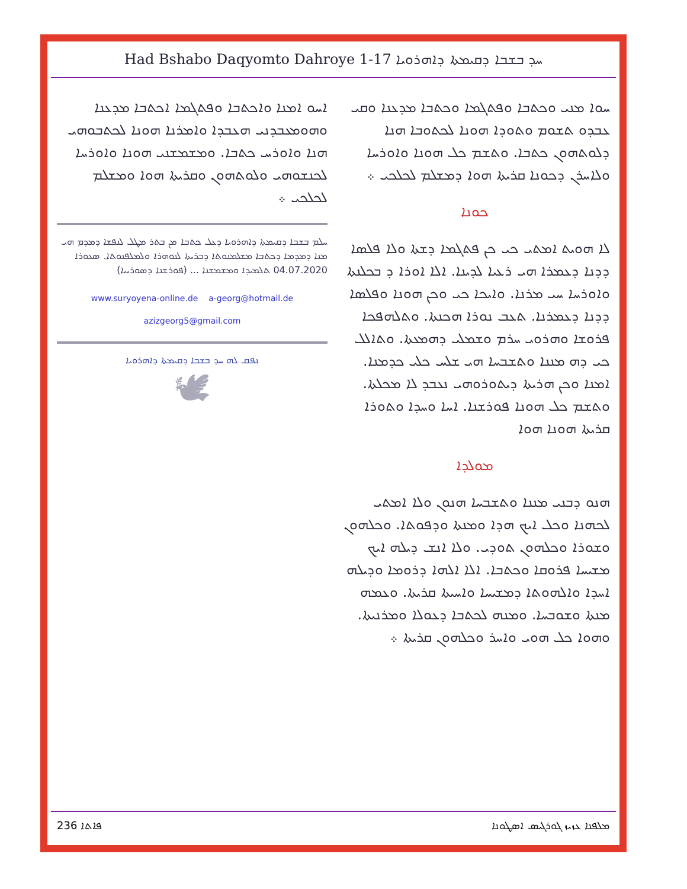Had Bshabo Daqyomto Dahroye 1-17 ܚܕ ܒܫܒܐ ܕܩܝܡܬܐ ܕܐܗܪܘܝܐ
ܚܘܐ ܡܢܝ ܘܟܬܒܐ ܘܦܬܓܡܐ ܘܟܬܒܐ ܡܕܥܢܐ ܘܩܝ ܥܒܕܘ ܬܫܘܡ ܘܬܘܕܐ ܗܘܢܐ ܠܟܬܘܒܐ ܗܢܐ ܕܠܘܬܗܘܢ ܟܬܒܐ. ܘܬܫܡ ܟܠ ܗܘܢܐ ܘܐܘܪܚܐ ܘܠܐܚܪܢ ܕܟܘܢܐ ܩܪܝܬܐ ܗܘܐ ܕܡܫܠܡ ܠܟܠܟܝ ܀
ܟܘܢܐ
ܠܐ ܗܘܝܬ ܐܡܬܝ ܟܝ ܟܢ ܦܬܓܡܐ ܕܫܬܐ ܘܠܐ ܦܠܣܐ ܕܕܢܐ ܕܥܡܪܐ ܗܝ ܪܥܝܐ ܠܕܝܢܐ. ܐܠܐ ܐܘܪܐ ܕ ܒܟܠܢܬܐ ܘܐܘܪܚܐ ܚܝ ܡܪܢܐ. ܘܐܝܟܐ ܟܝ ܘܟܢ ܗܘܢܐ ܘܦܠܣܐ ܕܕܢܐ ܕܥܡܪܢܐ. ܬܥܒ ܢܘܪܐ ܗܟܢܬܐ. ܘܬܠܗܦܟܐ ܦܪܘܫܐ ܘܗܪܘܝ ܚܪܡ ܘܫܡܠܝ ܕܗܡܥܬܐ. ܘܬܐܠܠ ܟܝ ܕܗ ܡܢܢܐ ܘܬܫܒܚܐ ܗܝ ܫܠܚ ܟܠܝ ܟܕܡܢܐ. ܐܡܢܐ ܘܟܢ ܗܪܝܬܐ ܕܝܬܘܪܘܗܝ ܢܥܒܕ ܠܐ ܡܟܠܬܐ. ܘܬܫܡ ܟܠ ܗܘܢܐ ܦܘܪܫܢܐ. ܐܚܐ ܘܚܕܐ ܘܬܘܪܐ ܩܪܝܬܐ ܗܘܢܐ ܗܘܐ
ܡܘܠܕܐ
ܗܢܘ ܕܒܢܝ ܡܢܢܐ ܘܬܫܒܚܐ ܗܢܘܢ ܘܠܐ ܐܡܬܝ ܠܟܗܢܐ ܘܟܠ ܐܝܟ ܗܕܐ ܘܡܢܬܐ ܘܕܦܘܬܐ. ܘܟܠܗܘܢ ܘܫܘܪܐ ܘܟܠܗܘܢ ܬܘܕܝ. ܘܠܐ ܐܢܫ ܕܝܠܗ ܐܝܟ ܡܫܝܚܐ ܦܪܘܩܐ ܘܟܬܒܐ. ܐܠܐ ܐܠܗܐ ܕܪܘܡܐ ܘܕܝܠܗ ܐܚܕܐ ܘܐܠܗܘܬܐ ܕܡܫܝܚܐ ܘܐܚܝܬܐ ܩܪܝܬܐ. ܘܥܡܗ ܡܢܬܐ ܘܫܘܒܚܐ. ܘܡܢܗ ܠܟܬܒܐ ܕܥܘܠܐ ܘܡܪܢܝܬܐ. ܘܗܘܐ ܟܠ ܗܘܝ ܘܐܚܪ ܘܟܠܗܘܢ ܩܪܝܬܐ ܀
ܐܚܘ ܐܡܢܐ ܘܐܟܬܒܐ ܘܦܬܓܡܐ ܐܟܬܒܐ ܡܕܥܢܐ ܘܗܘܡܥܒܕܢܝ ܗܥܒܕܐ ܘܐܡܪܢܐ ܗܘܢܐ ܠܟܬܒܘܗܝ ܗܢܐ ܘܐܘܪܚ ܟܬܒܐ. ܘܡܫܡܫܢܝ ܗܘܢܐ ܘܐܘܪܚܐ ܠܟܢܫܘܗܝ ܘܠܘܬܗܘܢ ܘܩܪܝܬܐ ܗܘܐ ܘܡܫܠܡ ܠܟܠܟܝ ܀
ܚܠܡ ܒܫܒܐ ܕܩܝܡܬܐ ܕܐܗܪܘܝܐ ܕܥܠ ܟܬܒܐ ܡܢ ܒܬܪ ܡܛܠ ܠܢܦܫܐ ܕܡܕܡ ܗܝ ܡܢܐ ܕܡܕܡܐ ܕܟܬܒܐ ܡܫܠܡܢܘܬܐ ܕܒܪܝܬܐ ܠܢܘܗܪܐ ܘܠܡܠܦܢܘܬܐ. ܣܥܘܪܐ 04.07.2020 ܬܠܡܝܕܐ ܘܡܫܡܫܢܐ ... (ܦܘܪܫܢܐ ܕܣܘܪܝܝܐ)
www.suryoyena-online.de a-georg@hotmail.de
azizgeorg5@gmail.com
ܢܦܩ ܠܗ ܚܕ ܒܫܒܐ ܕܩܝܡܬܐ ܕܐܗܪܘܝܐ
🕊
236 ܦܐܬܐ ܡܠܦܢܐ ܥܙܝܙ ܓܘܪܓܝܣ ܐܣܛܘܢܐ